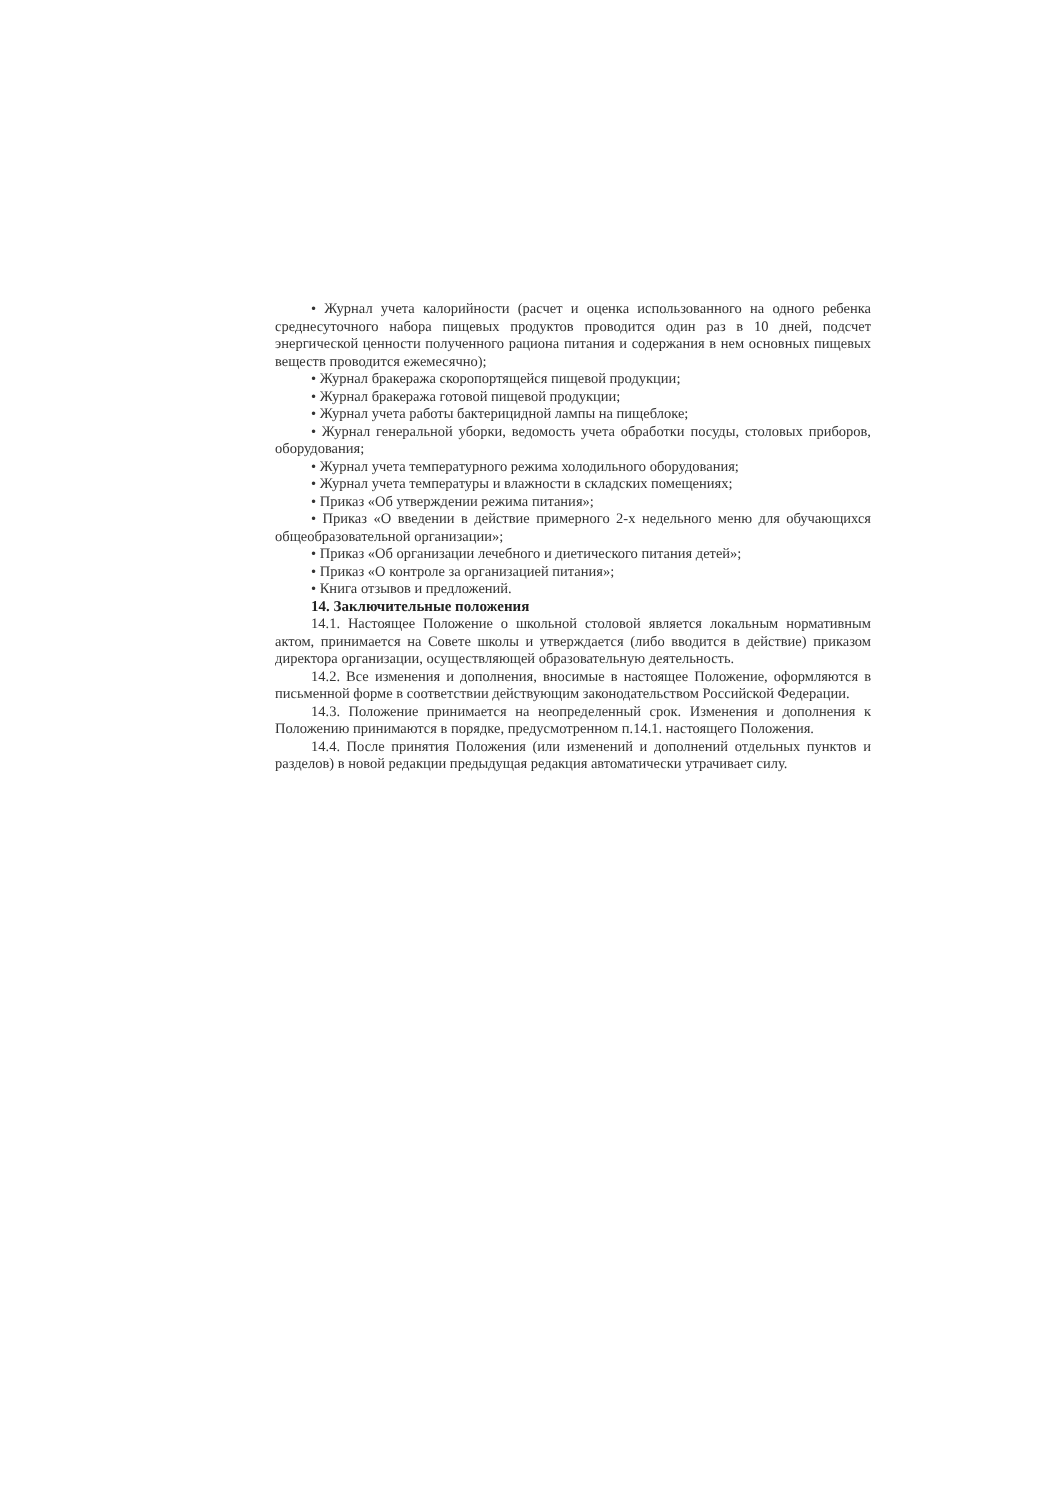• Журнал учета калорийности (расчет и оценка использованного на одного ребенка среднесуточного набора пищевых продуктов проводится один раз в 10 дней, подсчет энергической ценности полученного рациона питания и содержания в нем основных пищевых веществ проводится ежемесячно);
• Журнал бракеража скоропортящейся пищевой продукции;
• Журнал бракеража готовой пищевой продукции;
• Журнал учета работы бактерицидной лампы на пищеблоке;
• Журнал генеральной уборки, ведомость учета обработки посуды, столовых приборов, оборудования;
• Журнал учета температурного режима холодильного оборудования;
• Журнал учета температуры и влажности в складских помещениях;
• Приказ «Об утверждении режима питания»;
• Приказ «О введении в действие примерного 2-х недельного меню для обучающихся общеобразовательной организации»;
• Приказ «Об организации лечебного и диетического питания детей»;
• Приказ «О контроле за организацией питания»;
• Книга отзывов и предложений.
14. Заключительные положения
14.1. Настоящее Положение о школьной столовой является локальным нормативным актом, принимается на Совете школы и утверждается (либо вводится в действие) приказом директора организации, осуществляющей образовательную деятельность.
14.2. Все изменения и дополнения, вносимые в настоящее Положение, оформляются в письменной форме в соответствии действующим законодательством Российской Федерации.
14.3. Положение принимается на неопределенный срок. Изменения и дополнения к Положению принимаются в порядке, предусмотренном п.14.1. настоящего Положения.
14.4. После принятия Положения (или изменений и дополнений отдельных пунктов и разделов) в новой редакции предыдущая редакция автоматически утрачивает силу.